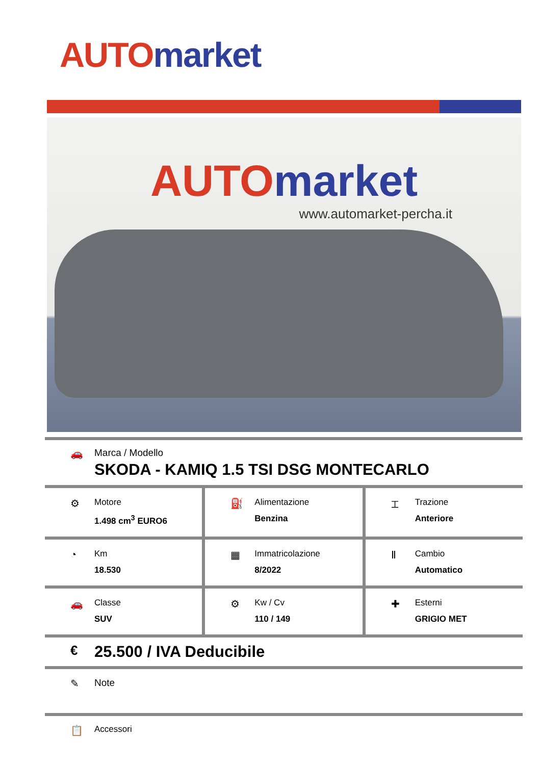AUTO market
AUTO market
www.automarket-percha.it
🚗 Marca / Modello
SKODA - KAMIQ 1.5 TSI DSG MONTECARLO
⚙
Motore
1.498 cm<sup>3</sup> EURO6
⛽
Alimentazione
Benzina
⌶
Trazione
Anteriore
◔
Km
18.530
▦
Immatricolazione
8/2022
Ⅱ
Cambio
Automatico
🚗
Classe
SUV
⚙
Kw / Cv
110 / 149
✚
Esterni
GRIGIO MET
€
25.500 / IVA Deducibile
✎ Note
📋
Accessori